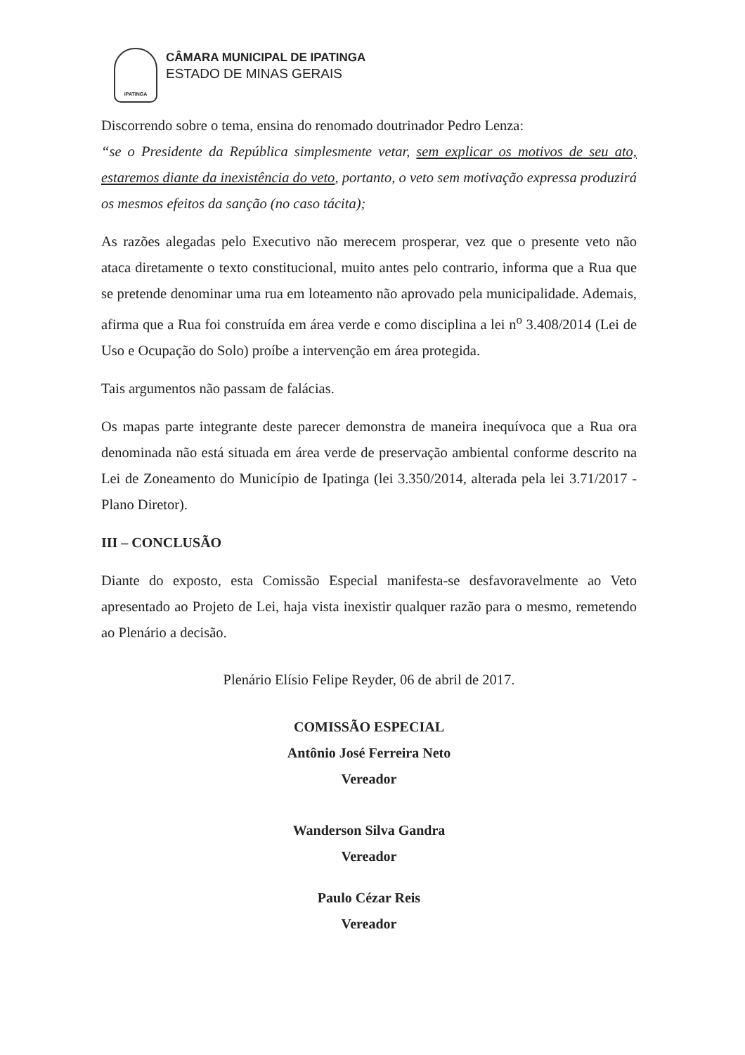IPATINGA
CÂMARA MUNICIPAL DE IPATINGA
ESTADO DE MINAS GERAIS
Discorrendo sobre o tema, ensina do renomado doutrinador Pedro Lenza:
“se o Presidente da República simplesmente vetar, sem explicar os motivos de seu ato, estaremos diante da inexistência do veto, portanto, o veto sem motivação expressa produzirá os mesmos efeitos da sanção (no caso tácita);
As razões alegadas pelo Executivo não merecem prosperar, vez que o presente veto não ataca diretamente o texto constitucional, muito antes pelo contrario, informa que a Rua que se pretende denominar uma rua em loteamento não aprovado pela municipalidade. Ademais, afirma que a Rua foi construída em área verde e como disciplina a lei n<sup>o</sup> 3.408/2014 (Lei de Uso e Ocupação do Solo) proíbe a intervenção em área protegida.
Tais argumentos não passam de falácias.
Os mapas parte integrante deste parecer demonstra de maneira inequívoca que a Rua ora denominada não está situada em área verde de preservação ambiental conforme descrito na Lei de Zoneamento do Município de Ipatinga (lei 3.350/2014, alterada pela lei 3.71/2017 - Plano Diretor).
III – CONCLUSÃO
Diante do exposto, esta Comissão Especial manifesta-se desfavoravelmente ao Veto apresentado ao Projeto de Lei, haja vista inexistir qualquer razão para o mesmo, remetendo ao Plenário a decisão.
Plenário Elísio Felipe Reyder, 06 de abril de 2017.
COMISSÃO ESPECIAL
Antônio José Ferreira Neto
Vereador
Wanderson Silva Gandra
Vereador
Paulo Cézar Reis
Vereador